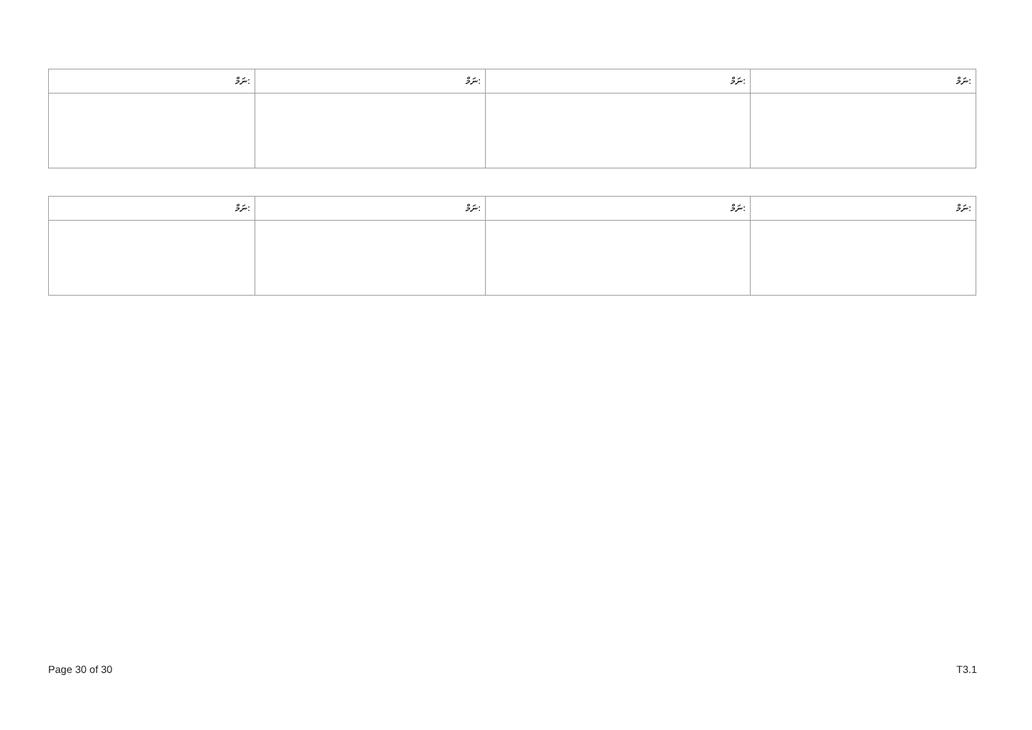| ނަމް: | ނަމް: | ނަމް: | ނަމް: |
| --- | --- | --- | --- |
| ނަމް: | ނަމް: | ނަމް: | ނަމް: |
| --- | --- | --- | --- |
Page 30 of 30 T3.1